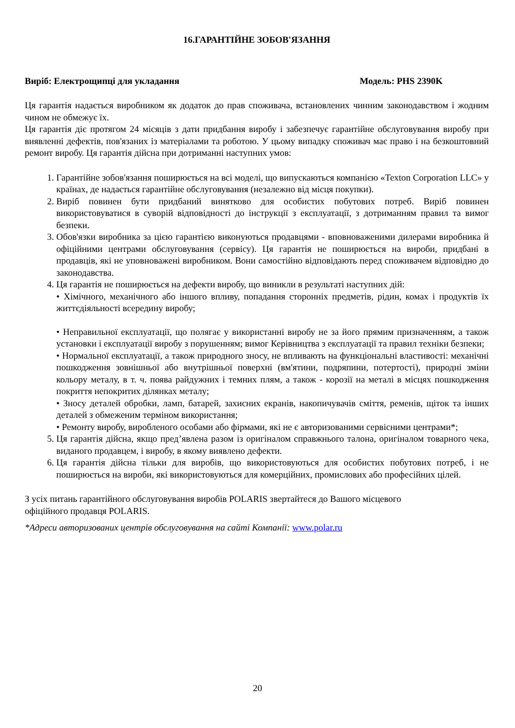16.ГАРАНТІЙНЕ ЗОБОВ'ЯЗАННЯ
Виріб: Електрощипці для укладання Модель: PHS 2390K
Ця гарантія надається виробником як додаток до прав споживача, встановлених чинним законодавством і жодним чином не обмежує їх.
Ця гарантія діє протягом 24 місяців з дати придбання виробу і забезпечує гарантійне обслуговування виробу при виявленні дефектів, пов'язаних із матеріалами та роботою. У цьому випадку споживач має право і на безкоштовний ремонт виробу. Ця гарантія дійсна при дотриманні наступних умов:
1. Гарантійне зобов'язання поширюється на всі моделі, що випускаються компанією «Texton Corporation LLC» у країнах, де надається гарантійне обслуговування (незалежно від місця покупки).
2. Виріб повинен бути придбаний винятково для особистих побутових потреб. Виріб повинен використовуватися в суворій відповідності до інструкції з експлуатації, з дотриманням правил та вимог безпеки.
3. Обов'язки виробника за цією гарантією виконуються продавцями - вповноваженими дилерами виробника й офіційними центрами обслуговування (сервісу). Ця гарантія не поширюється на вироби, придбані в продавців, які не уповноважені виробником. Вони самостійно відповідають перед споживачем відповідно до законодавства.
4. Ця гарантія не поширюється на дефекти виробу, що виникли в результаті наступних дій:
• Хімічного, механічного або іншого впливу, попадання сторонніх предметів, рідин, комах і продуктів їх життєдіяльності всередину виробу;
• Неправильної експлуатації, що полягає у використанні виробу не за його прямим призначенням, а також установки і експлуатації виробу з порушенням; вимог Керівництва з експлуатації та правил техніки безпеки;
• Нормальної експлуатації, а також природного зносу, не впливають на функціональні властивості: механічні пошкодження зовнішньої або внутрішньої поверхні (вм'ятини, подряпини, потертості), природні зміни кольору металу, в т. ч. поява райдужних і темних плям, а також - корозії на металі в місцях пошкодження покриття непокритих ділянках металу;
• Зносу деталей обробки, ламп, батарей, захисних екранів, накопичувачів сміття, ременів, щіток та інших деталей з обмеженим терміном використання;
• Ремонту виробу, виробленого особами або фірмами, які не є авторизованими сервісними центрами*;
5. Ця гарантія дійсна, якщо пред’явлена разом із оригіналом справжнього талона, оригіналом товарного чека, виданого продавцем, і виробу, в якому виявлено дефекти.
6. Ця гарантія дійсна тільки для виробів, що використовуються для особистих побутових потреб, і не поширюється на вироби, які використовуються для комерційних, промислових або професійних цілей.
З усіх питань гарантійного обслуговування виробів POLARIS звертайтеся до Вашого місцевого
офіційного продавця POLARIS.
*Адреси авторизованих центрів обслуговування на сайті Компанії: www.polar.ru
20